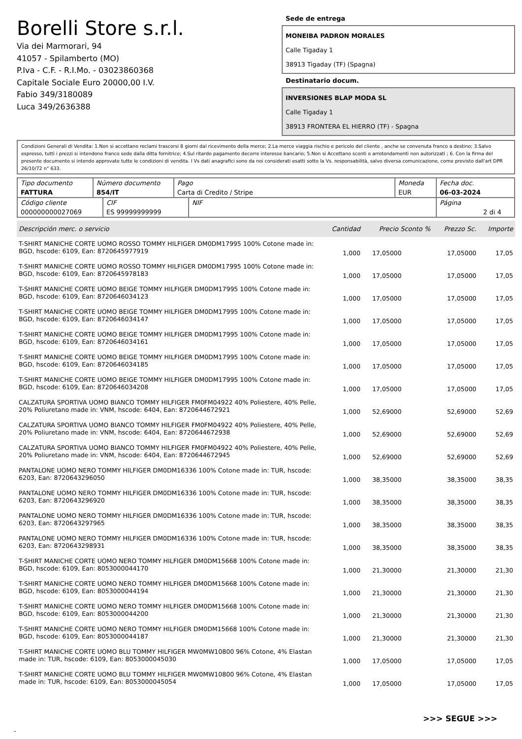Borelli Store s.r.l.
Via dei Marmorari, 94
41057 - Spilamberto (MO)
P.Iva - C.F. - R.I.Mo. - 03023860368
Capitale Sociale Euro 20000,00 I.V.
Fabio 349/3180089
Luca 349/2636388
Sede de entrega
MONEIBA PADRON MORALES
Calle Tigaday 1
38913 Tigaday (TF) (Spagna)
Destinatario docum.
INVERSIONES BLAP MODA SL
Calle Tigaday 1
38913 FRONTERA EL HIERRO (TF) - Spagna
Condizioni Generali di Vendita: 1.Non si accettano reclami trascorsi 8 giorni dal ricevimento della merce; 2.La merce viaggia rischio e pericolo del cliente , anche se convenuta franco a destino; 3.Salvo espresso, tutti i prezzi si intendono franco sede dalla ditta fornitrice; 4.Sul ritardo pagamento decorre interesse bancario; 5.Non si Accettano sconti o arrotondamenti non autorizzati ; 6. Con la firma del presente documento si intendo approvate tutte le condizioni di vendita. I Vs dati anagrafici sono da noi considerati esatti sotto la Vs. responsabilità, salvo diversa comunicazione, come previsto dall'art DPR 26/10/72 n° 633.
| Tipo documento FATTURA | Número documento 854/IT | Pago Carta di Credito / Stripe | Moneda EUR | Fecha doc. 06-03-2024 |
| Código cliente 000000000027069 | CIF ES 99999999999 | NIF | Página 2 di 4 |
| Descripción merc. o servicio | Cantidad | Precio Sconto % | Prezzo Sc. | Importe |
| --- | --- | --- | --- | --- |
| T-SHIRT MANICHE CORTE UOMO ROSSO TOMMY HILFIGER DM0DM17995 100% Cotone made in: BGD, hscode: 6109, Ean: 8720645977919 | 1,000 | 17,05000 | 17,05000 | 17,05 |
| T-SHIRT MANICHE CORTE UOMO ROSSO TOMMY HILFIGER DM0DM17995 100% Cotone made in: BGD, hscode: 6109, Ean: 8720645978183 | 1,000 | 17,05000 | 17,05000 | 17,05 |
| T-SHIRT MANICHE CORTE UOMO BEIGE TOMMY HILFIGER DM0DM17995 100% Cotone made in: BGD, hscode: 6109, Ean: 8720646034123 | 1,000 | 17,05000 | 17,05000 | 17,05 |
| T-SHIRT MANICHE CORTE UOMO BEIGE TOMMY HILFIGER DM0DM17995 100% Cotone made in: BGD, hscode: 6109, Ean: 8720646034147 | 1,000 | 17,05000 | 17,05000 | 17,05 |
| T-SHIRT MANICHE CORTE UOMO BEIGE TOMMY HILFIGER DM0DM17995 100% Cotone made in: BGD, hscode: 6109, Ean: 8720646034161 | 1,000 | 17,05000 | 17,05000 | 17,05 |
| T-SHIRT MANICHE CORTE UOMO BEIGE TOMMY HILFIGER DM0DM17995 100% Cotone made in: BGD, hscode: 6109, Ean: 8720646034185 | 1,000 | 17,05000 | 17,05000 | 17,05 |
| T-SHIRT MANICHE CORTE UOMO BEIGE TOMMY HILFIGER DM0DM17995 100% Cotone made in: BGD, hscode: 6109, Ean: 8720646034208 | 1,000 | 17,05000 | 17,05000 | 17,05 |
| CALZATURA SPORTIVA UOMO BIANCO TOMMY HILFIGER FM0FM04922 40% Poliestere, 40% Pelle, 20% Poliuretano made in: VNM, hscode: 6404, Ean: 8720644672921 | 1,000 | 52,69000 | 52,69000 | 52,69 |
| CALZATURA SPORTIVA UOMO BIANCO TOMMY HILFIGER FM0FM04922 40% Poliestere, 40% Pelle, 20% Poliuretano made in: VNM, hscode: 6404, Ean: 8720644672938 | 1,000 | 52,69000 | 52,69000 | 52,69 |
| CALZATURA SPORTIVA UOMO BIANCO TOMMY HILFIGER FM0FM04922 40% Poliestere, 40% Pelle, 20% Poliuretano made in: VNM, hscode: 6404, Ean: 8720644672945 | 1,000 | 52,69000 | 52,69000 | 52,69 |
| PANTALONE UOMO NERO TOMMY HILFIGER DM0DM16336 100% Cotone made in: TUR, hscode: 6203, Ean: 8720643296050 | 1,000 | 38,35000 | 38,35000 | 38,35 |
| PANTALONE UOMO NERO TOMMY HILFIGER DM0DM16336 100% Cotone made in: TUR, hscode: 6203, Ean: 8720643296920 | 1,000 | 38,35000 | 38,35000 | 38,35 |
| PANTALONE UOMO NERO TOMMY HILFIGER DM0DM16336 100% Cotone made in: TUR, hscode: 6203, Ean: 8720643297965 | 1,000 | 38,35000 | 38,35000 | 38,35 |
| PANTALONE UOMO NERO TOMMY HILFIGER DM0DM16336 100% Cotone made in: TUR, hscode: 6203, Ean: 8720643298931 | 1,000 | 38,35000 | 38,35000 | 38,35 |
| T-SHIRT MANICHE CORTE UOMO NERO TOMMY HILFIGER DM0DM15668 100% Cotone made in: BGD, hscode: 6109, Ean: 8053000044170 | 1,000 | 21,30000 | 21,30000 | 21,30 |
| T-SHIRT MANICHE CORTE UOMO NERO TOMMY HILFIGER DM0DM15668 100% Cotone made in: BGD, hscode: 6109, Ean: 8053000044194 | 1,000 | 21,30000 | 21,30000 | 21,30 |
| T-SHIRT MANICHE CORTE UOMO NERO TOMMY HILFIGER DM0DM15668 100% Cotone made in: BGD, hscode: 6109, Ean: 8053000044200 | 1,000 | 21,30000 | 21,30000 | 21,30 |
| T-SHIRT MANICHE CORTE UOMO NERO TOMMY HILFIGER DM0DM15668 100% Cotone made in: BGD, hscode: 6109, Ean: 8053000044187 | 1,000 | 21,30000 | 21,30000 | 21,30 |
| T-SHIRT MANICHE CORTE UOMO BLU TOMMY HILFIGER MW0MW10800 96% Cotone, 4% Elastan made in: TUR, hscode: 6109, Ean: 8053000045030 | 1,000 | 17,05000 | 17,05000 | 17,05 |
| T-SHIRT MANICHE CORTE UOMO BLU TOMMY HILFIGER MW0MW10800 96% Cotone, 4% Elastan made in: TUR, hscode: 6109, Ean: 8053000045054 | 1,000 | 17,05000 | 17,05000 | 17,05 |
>>> SEGUE >>>
-